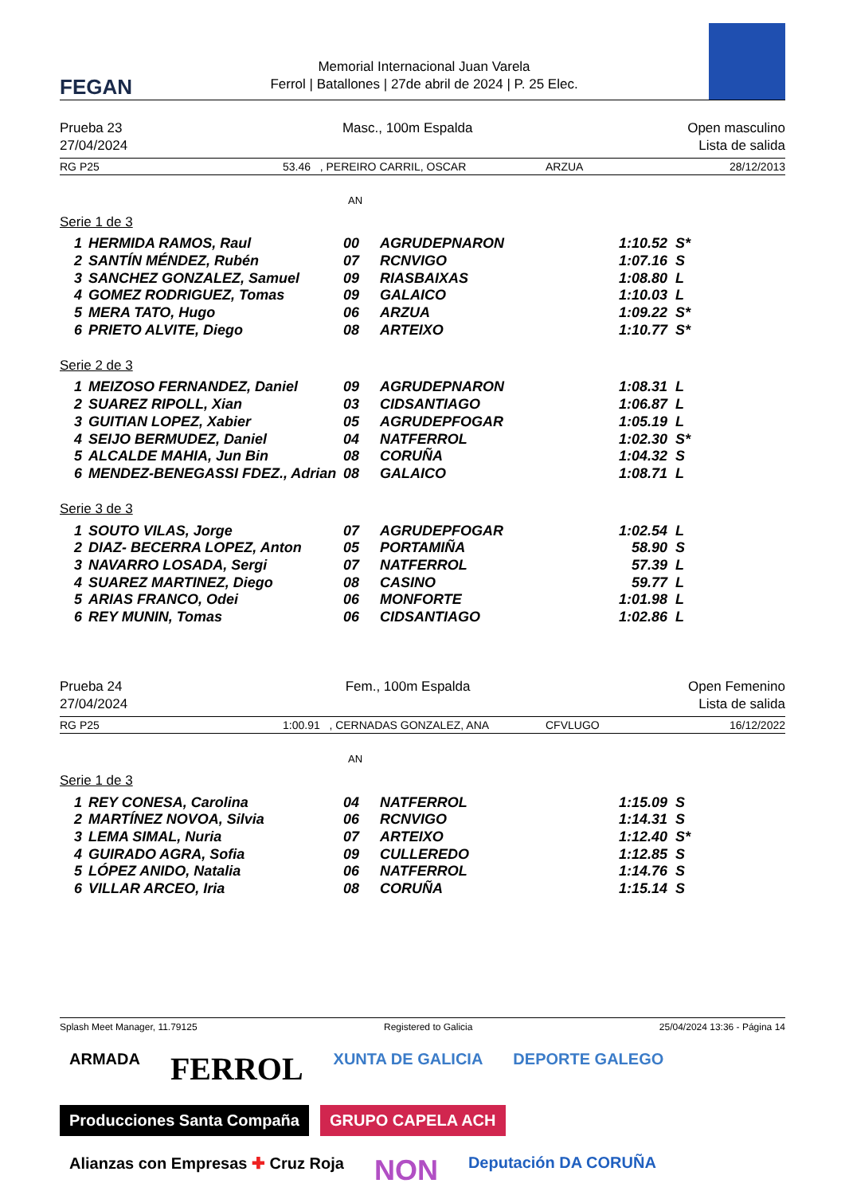FEGAN
Memorial Internacional Juan Varela
Ferrol | Batallones | 27de abril de 2024 | P. 25 Elec.
Prueba 23
27/04/2024
Masc., 100m Espalda Open masculino
Lista de salida
RG P25 53.46 , PEREIRO CARRIL, OSCAR ARZUA 28/12/2013
AN
Serie 1 de 3
| 1 | HERMIDA RAMOS, Raul | 00 | AGRUDEPNARON | 1:10.52 | S* |
| 2 | SANTÍN MÉNDEZ, Rubén | 07 | RCNVIGO | 1:07.16 | S |
| 3 | SANCHEZ GONZALEZ, Samuel | 09 | RIASBAIXAS | 1:08.80 | L |
| 4 | GOMEZ RODRIGUEZ, Tomas | 09 | GALAICO | 1:10.03 | L |
| 5 | MERA TATO, Hugo | 06 | ARZUA | 1:09.22 | S* |
| 6 | PRIETO ALVITE, Diego | 08 | ARTEIXO | 1:10.77 | S* |
Serie 2 de 3
| 1 | MEIZOSO FERNANDEZ, Daniel | 09 | AGRUDEPNARON | 1:08.31 | L |
| 2 | SUAREZ RIPOLL, Xian | 03 | CIDSANTIAGO | 1:06.87 | L |
| 3 | GUITIAN LOPEZ, Xabier | 05 | AGRUDEPFOGAR | 1:05.19 | L |
| 4 | SEIJO BERMUDEZ, Daniel | 04 | NATFERROL | 1:02.30 | S* |
| 5 | ALCALDE MAHIA, Jun Bin | 08 | CORUÑA | 1:04.32 | S |
| 6 | MENDEZ-BENEGASSI FDEZ., Adrian | 08 | GALAICO | 1:08.71 | L |
Serie 3 de 3
| 1 | SOUTO VILAS, Jorge | 07 | AGRUDEPFOGAR | 1:02.54 | L |
| 2 | DIAZ- BECERRA LOPEZ, Anton | 05 | PORTAMIÑA | 58.90 | S |
| 3 | NAVARRO LOSADA, Sergi | 07 | NATFERROL | 57.39 | L |
| 4 | SUAREZ MARTINEZ, Diego | 08 | CASINO | 59.77 | L |
| 5 | ARIAS FRANCO, Odei | 06 | MONFORTE | 1:01.98 | L |
| 6 | REY MUNIN, Tomas | 06 | CIDSANTIAGO | 1:02.86 | L |
Prueba 24
27/04/2024
Fem., 100m Espalda Open Femenino
Lista de salida
RG P25 1:00.91 , CERNADAS GONZALEZ, ANA CFVLUGO 16/12/2022
AN
Serie 1 de 3
| 1 | REY CONESA, Carolina | 04 | NATFERROL | 1:15.09 | S |
| 2 | MARTÍNEZ NOVOA, Silvia | 06 | RCNVIGO | 1:14.31 | S |
| 3 | LEMA SIMAL, Nuria | 07 | ARTEIXO | 1:12.40 | S* |
| 4 | GUIRADO AGRA, Sofia | 09 | CULLEREDO | 1:12.85 | S |
| 5 | LÓPEZ ANIDO, Natalia | 06 | NATFERROL | 1:14.76 | S |
| 6 | VILLAR ARCEO, Iria | 08 | CORUÑA | 1:15.14 | S |
Splash Meet Manager, 11.79125 Registered to Galicia 25/04/2024 13:36 - Página 14
ARMADA
FERROL
XUNTA DE GALICIA
DEPORTE GALEGO
Producciones Santa Compaña
GRUPO CAPELA ACH
Alianzas con Empresas ✚ Cruz Roja
NON
Deputación DA CORUÑA